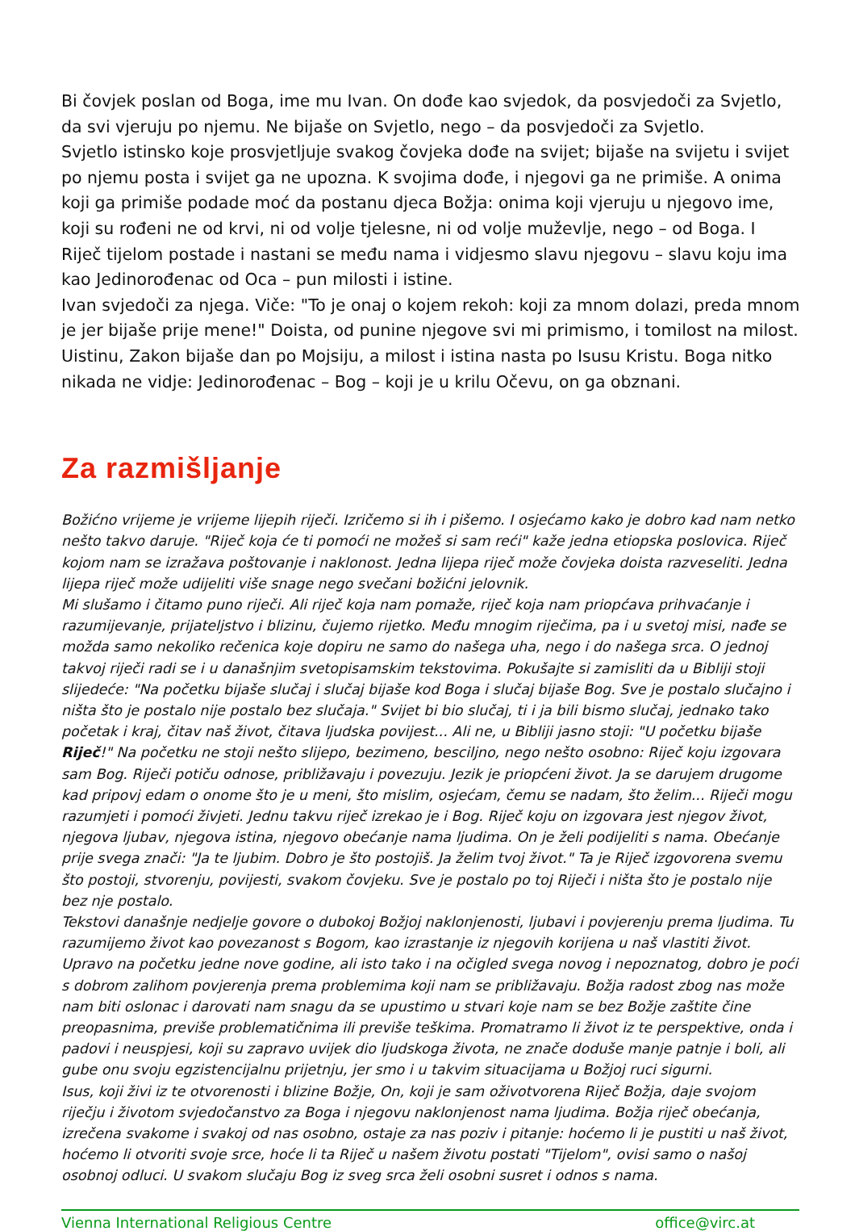Bi čovjek poslan od Boga, ime mu Ivan. On dođe kao svjedok, da posvjedoči za Svjetlo, da svi vjeruju po njemu. Ne bijaše on Svjetlo, nego – da posvjedoči za Svjetlo.
Svjetlo istinsko koje prosvjetljuje svakog čovjeka dođe na svijet; bijaše na svijetu i svijet po njemu posta i svijet ga ne upozna. K svojima dođe, i njegovi ga ne primiše. A onima koji ga primiše podade moć da postanu djeca Božja: onima koji vjeruju u njegovo ime, koji su rođeni ne od krvi, ni od volje tjelesne, ni od volje muževlje, nego – od Boga. I Riječ tijelom postade i nastani se među nama i vidjesmo slavu njegovu – slavu koju ima kao Jedinorođenac od Oca – pun milosti i istine.
Ivan svjedoči za njega. Viče: "To je onaj o kojem rekoh: koji za mnom dolazi, preda mnom je jer bijaše prije mene!" Doista, od punine njegove svi mi primismo, i tomilost na milost. Uistinu, Zakon bijaše dan po Mojsiju, a milost i istina nasta po Isusu Kristu. Boga nitko nikada ne vidje: Jedinorođenac – Bog – koji je u krilu Očevu, on ga obznani.
Za razmišljanje
Božićno vrijeme je vrijeme lijepih riječi. Izričemo si ih i pišemo. I osjećamo kako je dobro kad nam netko nešto takvo daruje. "Riječ koja će ti pomoći ne možeš si sam reći" kaže jedna etiopska poslovica. Riječ kojom nam se izražava poštovanje i naklonost. Jedna lijepa riječ može čovjeka doista razveseliti. Jedna lijepa riječ može udijeliti više snage nego svečani božićni jelovnik.
Mi slušamo i čitamo puno riječi. Ali riječ koja nam pomaže, riječ koja nam priopćava prihvaćanje i razumijevanje, prijateljstvo i blizinu, čujemo rijetko. Među mnogim riječima, pa i u svetoj misi, nađe se možda samo nekoliko rečenica koje dopiru ne samo do našega uha, nego i do našega srca. O jednoj takvoj riječi radi se i u današnjim svetopisamskim tekstovima. Pokušajte si zamisliti da u Bibliji stoji slijedeće: "Na početku bijaše slučaj i slučaj bijaše kod Boga i slučaj bijaše Bog. Sve je postalo slučajno i ništa što je postalo nije postalo bez slučaja." Svijet bi bio slučaj, ti i ja bili bismo slučaj, jednako tako početak i kraj, čitav naš život, čitava ljudska povijest... Ali ne, u Bibliji jasno stoji: "U početku bijaše Riječ!" Na početku ne stoji nešto slijepo, bezimeno, besciljno, nego nešto osobno: Riječ koju izgovara sam Bog. Riječi potiču odnose, približavaju i povezuju. Jezik je priopćeni život. Ja se darujem drugome kad pripovj edam o onome što je u meni, što mislim, osjećam, čemu se nadam, što želim... Riječi mogu razumjeti i pomoći živjeti. Jednu takvu riječ izrekao je i Bog. Riječ koju on izgovara jest njegov život, njegova ljubav, njegova istina, njegovo obećanje nama ljudima. On je želi podijeliti s nama. Obećanje prije svega znači: "Ja te ljubim. Dobro je što postojiš. Ja želim tvoj život." Ta je Riječ izgovorena svemu što postoji, stvorenju, povijesti, svakom čovjeku. Sve je postalo po toj Riječi i ništa što je postalo nije bez nje postalo.
Tekstovi današnje nedjelje govore o dubokoj Božjoj naklonjenosti, ljubavi i povjerenju prema ljudima. Tu razumijemo život kao povezanost s Bogom, kao izrastanje iz njegovih korijena u naš vlastiti život.
Upravo na početku jedne nove godine, ali isto tako i na očigled svega novog i nepoznatog, dobro je poći s dobrom zalihom povjerenja prema problemima koji nam se približavaju. Božja radost zbog nas može nam biti oslonac i darovati nam snagu da se upustimo u stvari koje nam se bez Božje zaštite čine preopasnima, previše problematičnima ili previše teškima. Promatramo li život iz te perspektive, onda i padovi i neuspjesi, koji su zapravo uvijek dio ljudskoga života, ne znače doduše manje patnje i boli, ali gube onu svoju egzistencijalnu prijetnju, jer smo i u takvim situacijama u Božjoj ruci sigurni.
Isus, koji živi iz te otvorenosti i blizine Božje, On, koji je sam oživotvorena Riječ Božja, daje svojom riječju i životom svjedočanstvo za Boga i njegovu naklonjenost nama ljudima. Božja riječ obećanja, izrečena svakome i svakoj od nas osobno, ostaje za nas poziv i pitanje: hoćemo li je pustiti u naš život, hoćemo li otvoriti svoje srce, hoće li ta Riječ u našem životu postati "Tijelom", ovisi samo o našoj osobnoj odluci. U svakom slučaju Bog iz sveg srca želi osobni susret i odnos s nama.
Vienna International Religious Centre office@virc.at